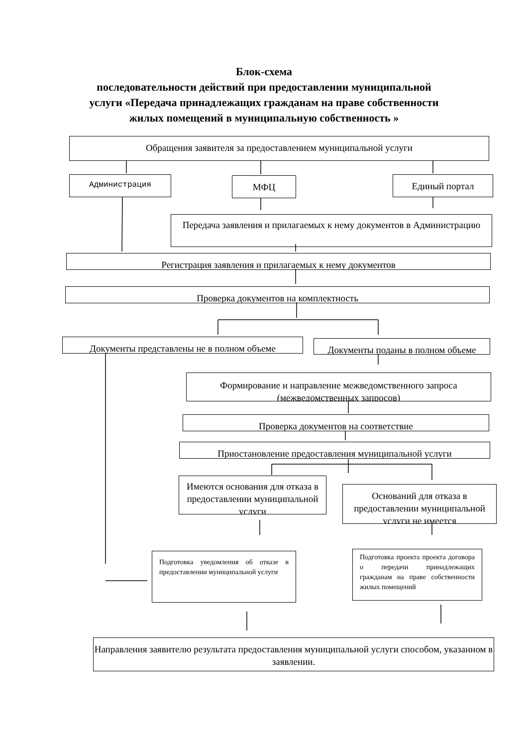Блок-схема
последовательности действий при предоставлении муниципальной
услуги «Передача принадлежащих гражданам на праве собственности
жилых помещений в муниципальную собственность »
Обращения заявителя за предоставлением муниципальной услуги
Администрация МФЦ Единый портал
Передача заявления и прилагаемых к нему документов в Администрацию
Регистрация заявления и прилагаемых к нему документов
Проверка документов на комплектность
Документы представлены не в полном объеме
Документы поданы в полном объеме
Формирование и направление межведомственного запроса (межведомственных запросов)
Проверка документов на соответствие
Приостановление предоставления муниципальной услуги
Имеются основания для отказа в предоставлении муниципальной услуги
Оснований для отказа в предоставлении муниципальной услуги не имеется
Подготовка уведомления об отказе в предоставлении муниципальной услуги
Подготовка проекта проекта договора о передачи принадлежащих гражданам на праве собственности жилых помещений
Направления заявителю результата предоставления муниципальной услуги способом, указанном в заявлении.